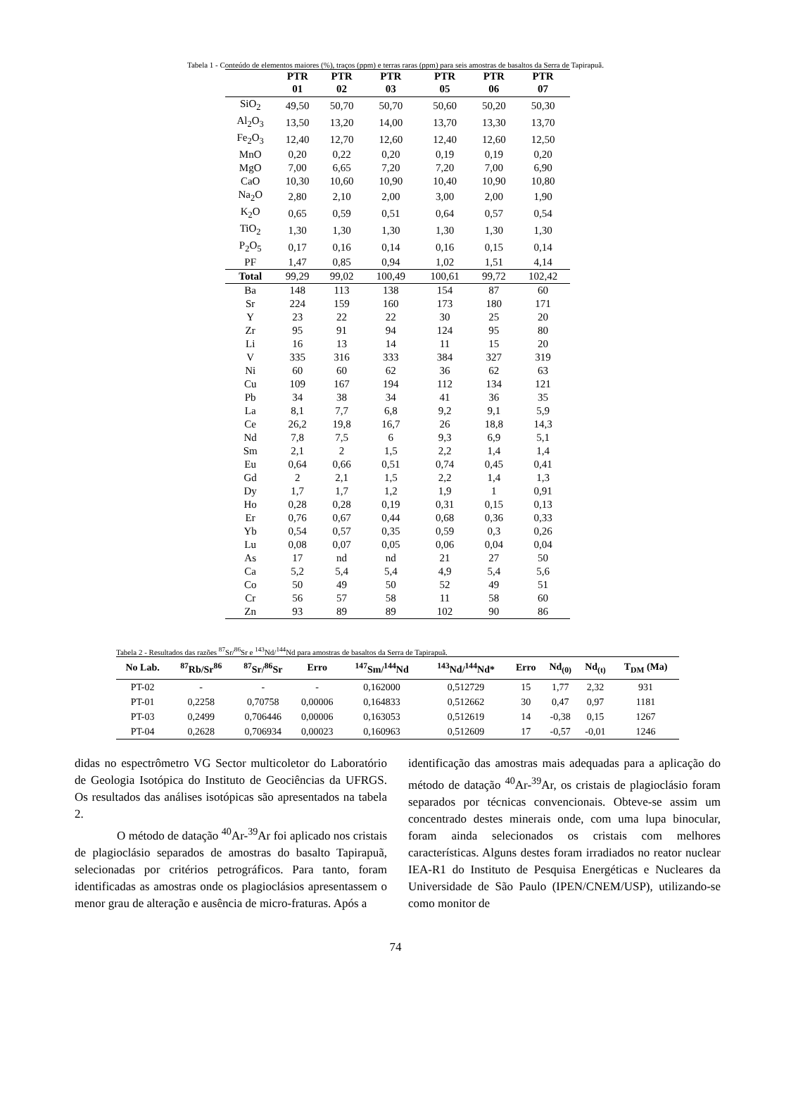Tabela 1 - Conteúdo de elementos maiores (%), traços (ppm) e terras raras (ppm) para seis amostras de basaltos da Serra de Tapirapuã.
| | PTR 01 | PTR 02 | PTR 03 | PTR 05 | PTR 06 | PTR 07 |
| --- | --- | --- | --- | --- | --- | --- |
| SiO<sub>2</sub> | 49,50 | 50,70 | 50,70 | 50,60 | 50,20 | 50,30 |
| Al<sub>2</sub>O<sub>3</sub> | 13,50 | 13,20 | 14,00 | 13,70 | 13,30 | 13,70 |
| Fe<sub>2</sub>O<sub>3</sub> | 12,40 | 12,70 | 12,60 | 12,40 | 12,60 | 12,50 |
| MnO | 0,20 | 0,22 | 0,20 | 0,19 | 0,19 | 0,20 |
| MgO | 7,00 | 6,65 | 7,20 | 7,20 | 7,00 | 6,90 |
| CaO | 10,30 | 10,60 | 10,90 | 10,40 | 10,90 | 10,80 |
| Na<sub>2</sub>O | 2,80 | 2,10 | 2,00 | 3,00 | 2,00 | 1,90 |
| K<sub>2</sub>O | 0,65 | 0,59 | 0,51 | 0,64 | 0,57 | 0,54 |
| TiO<sub>2</sub> | 1,30 | 1,30 | 1,30 | 1,30 | 1,30 | 1,30 |
| P<sub>2</sub>O<sub>5</sub> | 0,17 | 0,16 | 0,14 | 0,16 | 0,15 | 0,14 |
| PF | 1,47 | 0,85 | 0,94 | 1,02 | 1,51 | 4,14 |
| Total | 99,29 | 99,02 | 100,49 | 100,61 | 99,72 | 102,42 |
| Ba | 148 | 113 | 138 | 154 | 87 | 60 |
| Sr | 224 | 159 | 160 | 173 | 180 | 171 |
| Y | 23 | 22 | 22 | 30 | 25 | 20 |
| Zr | 95 | 91 | 94 | 124 | 95 | 80 |
| Li | 16 | 13 | 14 | 11 | 15 | 20 |
| V | 335 | 316 | 333 | 384 | 327 | 319 |
| Ni | 60 | 60 | 62 | 36 | 62 | 63 |
| Cu | 109 | 167 | 194 | 112 | 134 | 121 |
| Pb | 34 | 38 | 34 | 41 | 36 | 35 |
| La | 8,1 | 7,7 | 6,8 | 9,2 | 9,1 | 5,9 |
| Ce | 26,2 | 19,8 | 16,7 | 26 | 18,8 | 14,3 |
| Nd | 7,8 | 7,5 | 6 | 9,3 | 6,9 | 5,1 |
| Sm | 2,1 | 2 | 1,5 | 2,2 | 1,4 | 1,4 |
| Eu | 0,64 | 0,66 | 0,51 | 0,74 | 0,45 | 0,41 |
| Gd | 2 | 2,1 | 1,5 | 2,2 | 1,4 | 1,3 |
| Dy | 1,7 | 1,7 | 1,2 | 1,9 | 1 | 0,91 |
| Ho | 0,28 | 0,28 | 0,19 | 0,31 | 0,15 | 0,13 |
| Er | 0,76 | 0,67 | 0,44 | 0,68 | 0,36 | 0,33 |
| Yb | 0,54 | 0,57 | 0,35 | 0,59 | 0,3 | 0,26 |
| Lu | 0,08 | 0,07 | 0,05 | 0,06 | 0,04 | 0,04 |
| As | 17 | nd | nd | 21 | 27 | 50 |
| Ca | 5,2 | 5,4 | 5,4 | 4,9 | 5,4 | 5,6 |
| Co | 50 | 49 | 50 | 52 | 49 | 51 |
| Cr | 56 | 57 | 58 | 11 | 58 | 60 |
| Zn | 93 | 89 | 89 | 102 | 90 | 86 |
Tabela 2 - Resultados das razões <sup>87</sup>Sr/<sup>86</sup>Sr e <sup>143</sup>Nd/<sup>144</sup>Nd para amostras de basaltos da Serra de Tapirapuã.
| No Lab. | <sup>87</sup>Rb/Sr<sup>86</sup> | <sup>87</sup>Sr/<sup>86</sup>Sr | Erro | <sup>147</sup>Sm/<sup>144</sup>Nd | <sup>143</sup>Nd/<sup>144</sup>Nd* | Erro | Nd<sub>(0)</sub> | Nd<sub>(t)</sub> | T<sub>DM</sub> (Ma) |
| --- | --- | --- | --- | --- | --- | --- | --- | --- | --- |
| PT-02 | - | - | - | 0,162000 | 0,512729 | 15 | 1,77 | 2,32 | 931 |
| PT-01 | 0,2258 | 0,70758 | 0,00006 | 0,164833 | 0,512662 | 30 | 0,47 | 0,97 | 1181 |
| PT-03 | 0,2499 | 0,706446 | 0,00006 | 0,163053 | 0,512619 | 14 | -0,38 | 0,15 | 1267 |
| PT-04 | 0,2628 | 0,706934 | 0,00023 | 0,160963 | 0,512609 | 17 | -0,57 | -0,01 | 1246 |
didas no espectrômetro VG Sector multicoletor do Laboratório de Geologia Isotópica do Instituto de Geociências da UFRGS. Os resultados das análises isotópicas são apresentados na tabela 2.
O método de datação <sup>40</sup>Ar-<sup>39</sup>Ar foi aplicado nos cristais de plagioclásio separados de amostras do basalto Tapirapuã, selecionadas por critérios petrográficos. Para tanto, foram identificadas as amostras onde os plagioclásios apresentassem o menor grau de alteração e ausência de micro-fraturas. Após a
identificação das amostras mais adequadas para a aplicação do método de datação <sup>40</sup>Ar-<sup>39</sup>Ar, os cristais de plagioclásio foram separados por técnicas convencionais. Obteve-se assim um concentrado destes minerais onde, com uma lupa binocular, foram ainda selecionados os cristais com melhores características. Alguns destes foram irradiados no reator nuclear IEA-R1 do Instituto de Pesquisa Energéticas e Nucleares da Universidade de São Paulo (IPEN/CNEM/USP), utilizando-se como monitor de
74